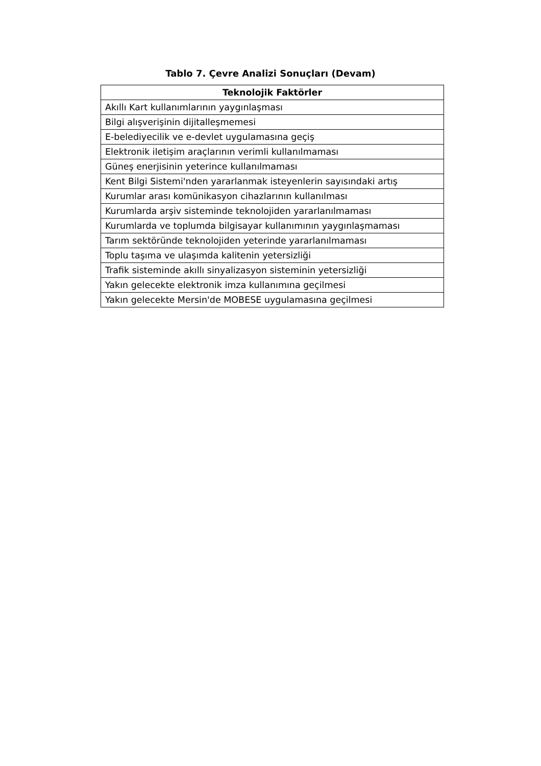Tablo 7. Çevre Analizi Sonuçları (Devam)
| Teknolojik Faktörler |
| --- |
| Akıllı Kart kullanımlarının yaygınlaşması |
| Bilgi alışverişinin dijitalleşmemesi |
| E-belediyecilik ve e-devlet uygulamasına geçiş |
| Elektronik iletişim araçlarının verimli kullanılmaması |
| Güneş enerjisinin yeterince kullanılmaması |
| Kent Bilgi Sistemi'nden yararlanmak isteyenlerin sayısındaki artış |
| Kurumlar arası komünikasyon cihazlarının kullanılması |
| Kurumlarda arşiv sisteminde teknolojiden yararlanılmaması |
| Kurumlarda ve toplumda bilgisayar kullanımının yaygınlaşmaması |
| Tarım sektöründe teknolojiden yeterinde yararlanılmaması |
| Toplu taşıma ve ulaşımda kalitenin yetersizliği |
| Trafik sisteminde akıllı sinyalizasyon sisteminin yetersizliği |
| Yakın gelecekte elektronik imza kullanımına geçilmesi |
| Yakın gelecekte Mersin'de MOBESE uygulamasına geçilmesi |